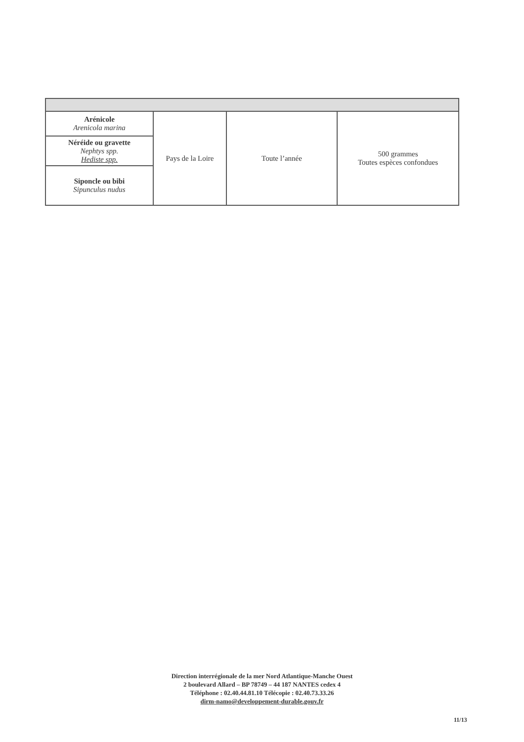| Arénicole Arenicola marina | Pays de la Loire | Toute l’année | 500 grammes Toutes espèces confondues |
| Néréide ou gravette Nephtys spp. Hediste spp. | | | |
| Siponcle ou bibi Sipunculus nudus | | | |
Direction interrégionale de la mer Nord Atlantique-Manche Ouest
2 boulevard Allard – BP 78749 – 44 187 NANTES cedex 4
Téléphone : 02.40.44.81.10 Télécopie : 02.40.73.33.26
dirm-namo@developpement-durable.gouv.fr
11/13